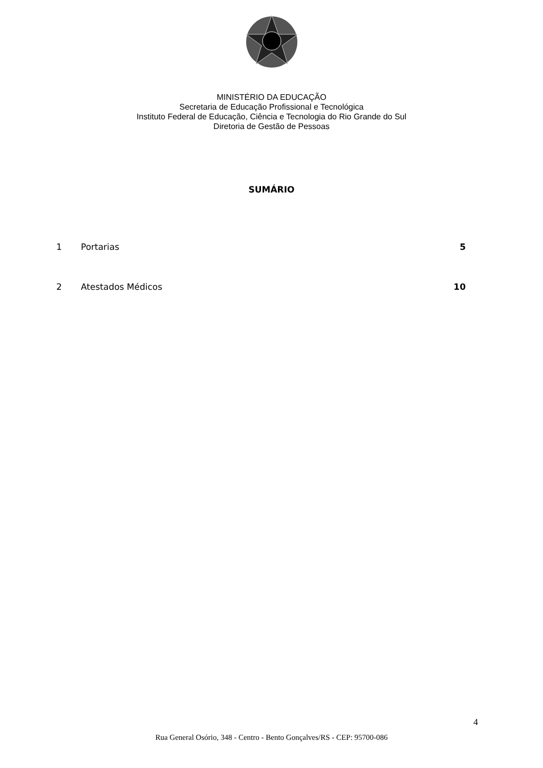MINISTÉRIO DA EDUCAÇÃO
Secretaria de Educação Profissional e Tecnológica
Instituto Federal de Educação, Ciência e Tecnologia do Rio Grande do Sul
Diretoria de Gestão de Pessoas
SUMÁRIO
1 Portarias 5
2 Atestados Médicos 10
4
Rua General Osório, 348 - Centro - Bento Gonçalves/RS - CEP: 95700-086